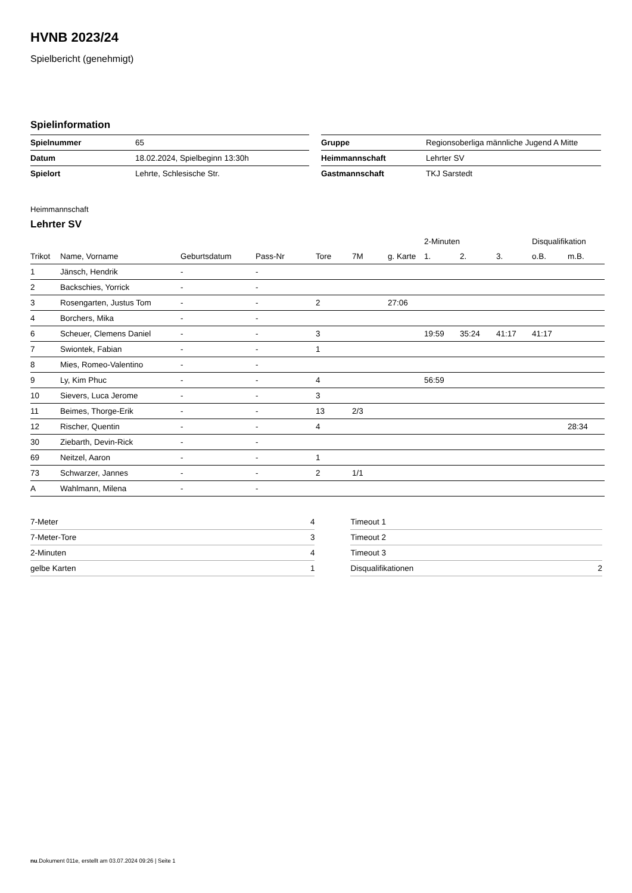HVNB 2023/24
Spielbericht (genehmigt)
Spielinformation
| Spielnummer | 65 |
| Datum | 18.02.2024, Spielbeginn 13:30h |
| Spielort | Lehrte, Schlesische Str. |
| Gruppe | Regionsoberliga männliche Jugend A Mitte |
| Heimmannschaft | Lehrter SV |
| Gastmannschaft | TKJ Sarstedt |
Heimmannschaft
Lehrter SV
| | | | | | | | 2-Minuten | | | Disqualifikation | |
| --- | --- | --- | --- | --- | --- | --- | --- | --- | --- | --- | --- |
| Trikot | Name, Vorname | Geburtsdatum | Pass-Nr | Tore | 7M | g. Karte | 1. | 2. | 3. | o.B. | m.B. |
| 1 | Jänsch, Hendrik | - | - | | | | | | | | |
| 2 | Backschies, Yorrick | - | - | | | | | | | | |
| 3 | Rosengarten, Justus Tom | - | - | 2 | | 27:06 | | | | | |
| 4 | Borchers, Mika | - | - | | | | | | | | |
| 6 | Scheuer, Clemens Daniel | - | - | 3 | | | 19:59 | 35:24 | 41:17 | 41:17 | |
| 7 | Swiontek, Fabian | - | - | 1 | | | | | | | |
| 8 | Mies, Romeo-Valentino | - | - | | | | | | | | |
| 9 | Ly, Kim Phuc | - | - | 4 | | | 56:59 | | | | |
| 10 | Sievers, Luca Jerome | - | - | 3 | | | | | | | |
| 11 | Beimes, Thorge-Erik | - | - | 13 | 2/3 | | | | | | |
| 12 | Rischer, Quentin | - | - | 4 | | | | | | | 28:34 |
| 30 | Ziebarth, Devin-Rick | - | - | | | | | | | | |
| 69 | Neitzel, Aaron | - | - | 1 | | | | | | | |
| 73 | Schwarzer, Jannes | - | - | 2 | 1/1 | | | | | | |
| A | Wahlmann, Milena | - | - | | | | | | | | |
| 7-Meter | 4 |
| 7-Meter-Tore | 3 |
| 2-Minuten | 4 |
| gelbe Karten | 1 |
| Timeout 1 | |
| Timeout 2 | |
| Timeout 3 | |
| Disqualifikationen | 2 |
nu.Dokument 011e, erstellt am 03.07.2024 09:26 | Seite 1